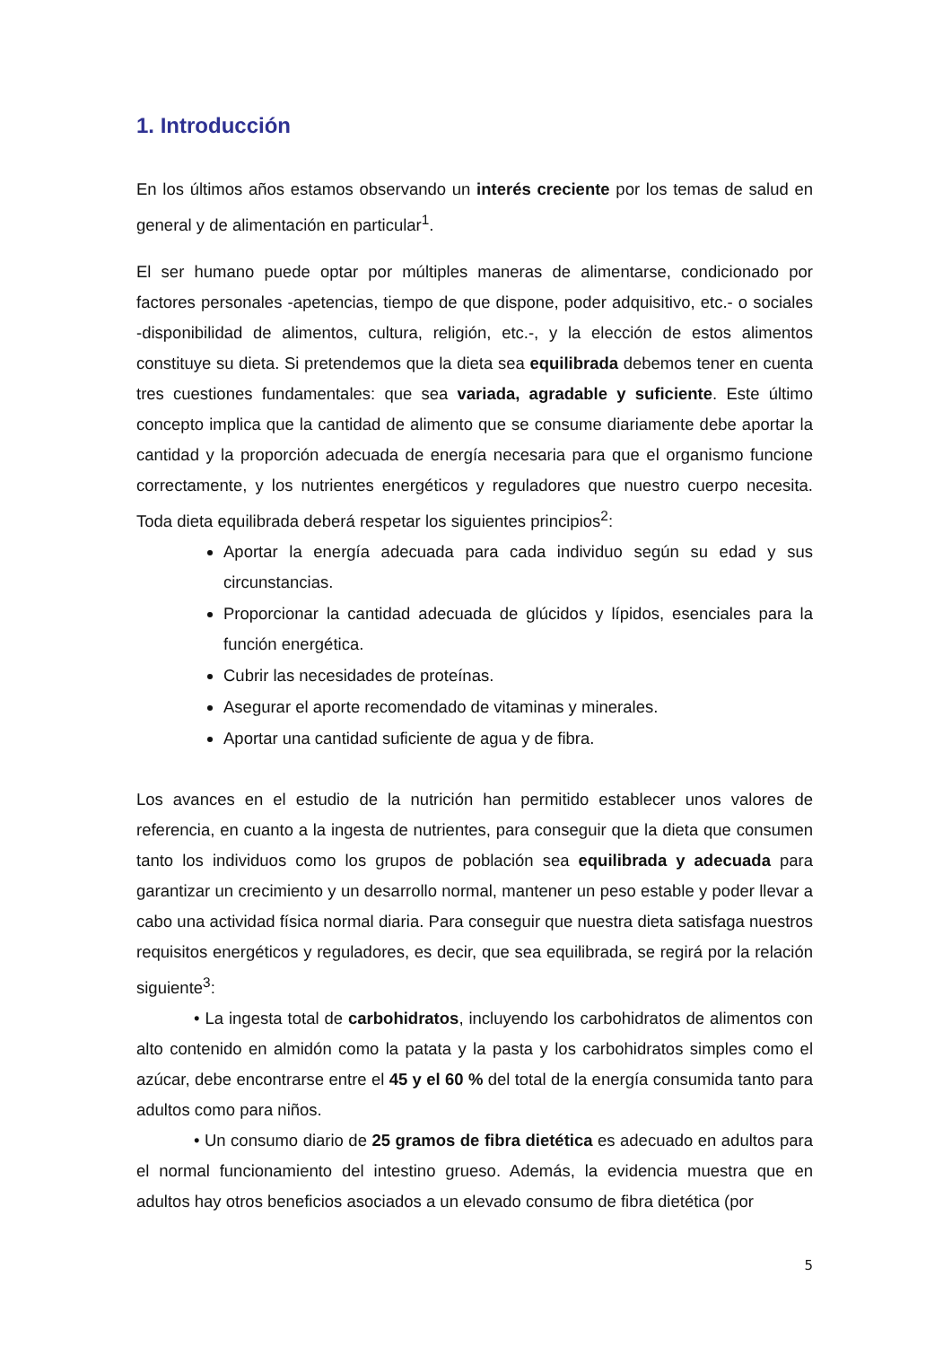1. Introducción
En los últimos años estamos observando un interés creciente por los temas de salud en general y de alimentación en particular<sup>1</sup>.
El ser humano puede optar por múltiples maneras de alimentarse, condicionado por factores personales -apetencias, tiempo de que dispone, poder adquisitivo, etc.- o sociales -disponibilidad de alimentos, cultura, religión, etc.-, y la elección de estos alimentos constituye su dieta. Si pretendemos que la dieta sea equilibrada debemos tener en cuenta tres cuestiones fundamentales: que sea variada, agradable y suficiente. Este último concepto implica que la cantidad de alimento que se consume diariamente debe aportar la cantidad y la proporción adecuada de energía necesaria para que el organismo funcione correctamente, y los nutrientes energéticos y reguladores que nuestro cuerpo necesita. Toda dieta equilibrada deberá respetar los siguientes principios<sup>2</sup>:
Aportar la energía adecuada para cada individuo según su edad y sus circunstancias.
Proporcionar la cantidad adecuada de glúcidos y lípidos, esenciales para la función energética.
Cubrir las necesidades de proteínas.
Asegurar el aporte recomendado de vitaminas y minerales.
Aportar una cantidad suficiente de agua y de fibra.
Los avances en el estudio de la nutrición han permitido establecer unos valores de referencia, en cuanto a la ingesta de nutrientes, para conseguir que la dieta que consumen tanto los individuos como los grupos de población sea equilibrada y adecuada para garantizar un crecimiento y un desarrollo normal, mantener un peso estable y poder llevar a cabo una actividad física normal diaria. Para conseguir que nuestra dieta satisfaga nuestros requisitos energéticos y reguladores, es decir, que sea equilibrada, se regirá por la relación siguiente<sup>3</sup>:
• La ingesta total de carbohidratos, incluyendo los carbohidratos de alimentos con alto contenido en almidón como la patata y la pasta y los carbohidratos simples como el azúcar, debe encontrarse entre el 45 y el 60 % del total de la energía consumida tanto para adultos como para niños.
• Un consumo diario de 25 gramos de fibra dietética es adecuado en adultos para el normal funcionamiento del intestino grueso. Además, la evidencia muestra que en adultos hay otros beneficios asociados a un elevado consumo de fibra dietética (por
5